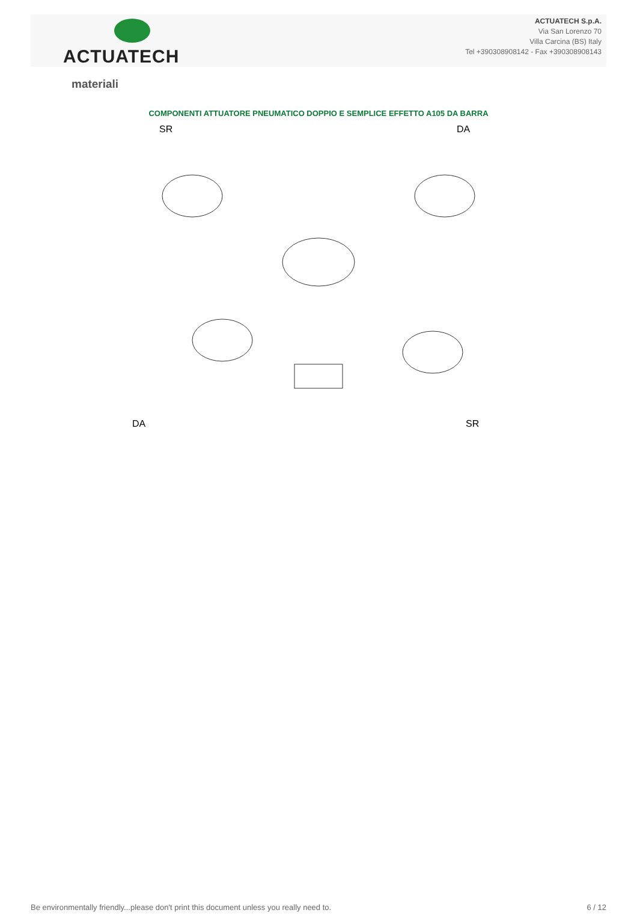ACTUATECH
ACTUATECH S.p.A.
Via San Lorenzo 70
Villa Carcina (BS) Italy
Tel +390308908142 - Fax +390308908143
materiali
COMPONENTI ATTUATORE PNEUMATICO DOPPIO E SEMPLICE EFFETTO A105 DA BARRA
SR DA
DA SR
Be environmentally friendly...please don't print this document unless you really need to. 6 / 12